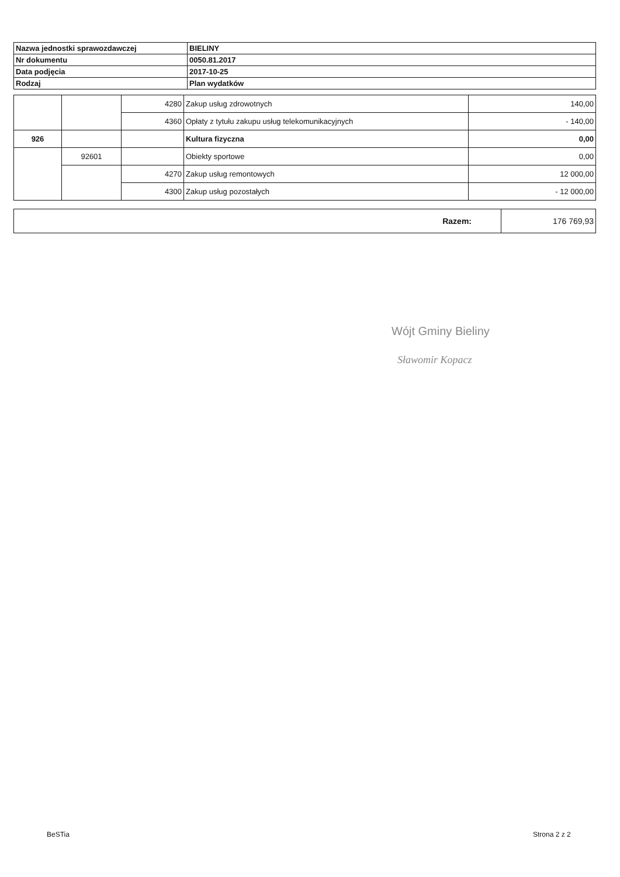| Nazwa jednostki sprawozdawczej | BIELINY |
| Nr dokumentu | 0050.81.2017 |
| Data podjęcia | 2017-10-25 |
| Rodzaj | Plan wydatków |
| | | 4280 | Zakup usług zdrowotnych | 140,00 |
| | | 4360 | Opłaty z tytułu zakupu usług telekomunikacyjnych | - 140,00 |
| 926 | | | Kultura fizyczna | 0,00 |
| | 92601 | | Obiekty sportowe | 0,00 |
| | | 4270 | Zakup usług remontowych | 12 000,00 |
| | | 4300 | Zakup usług pozostałych | - 12 000,00 |
| Razem: | 176 769,93 |
Wójt Gminy Bieliny
Sławomir Kopacz
BeSTia Strona 2 z 2